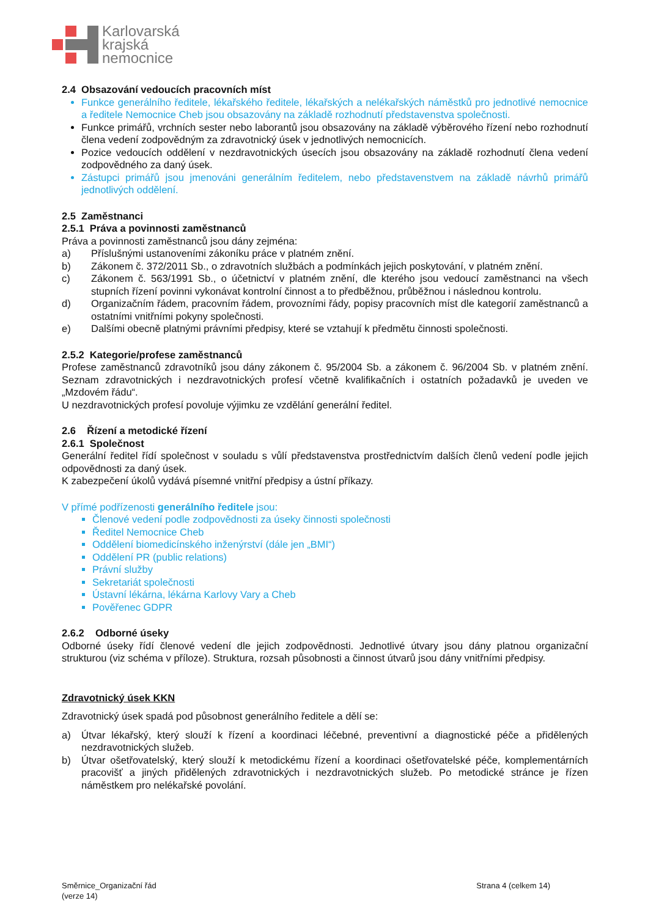Karlovarská
krajská
nemocnice
2.4 Obsazování vedoucích pracovních míst
Funkce generálního ředitele, lékařského ředitele, lékařských a nelékařských náměstků pro jednotlivé nemocnice a ředitele Nemocnice Cheb jsou obsazovány na základě rozhodnutí představenstva společnosti.
Funkce primářů, vrchních sester nebo laborantů jsou obsazovány na základě výběrového řízení nebo rozhodnutí člena vedení zodpovědným za zdravotnický úsek v jednotlivých nemocnicích.
Pozice vedoucích oddělení v nezdravotnických úsecích jsou obsazovány na základě rozhodnutí člena vedení zodpovědného za daný úsek.
Zástupci primářů jsou jmenováni generálním ředitelem, nebo představenstvem na základě návrhů primářů jednotlivých oddělení.
2.5 Zaměstnanci
2.5.1 Práva a povinnosti zaměstnanců
Práva a povinnosti zaměstnanců jsou dány zejména:
a) Příslušnými ustanoveními zákoníku práce v platném znění.
b) Zákonem č. 372/2011 Sb., o zdravotních službách a podmínkách jejich poskytování, v platném znění.
c) Zákonem č. 563/1991 Sb., o účetnictví v platném znění, dle kterého jsou vedoucí zaměstnanci na všech stupních řízení povinni vykonávat kontrolní činnost a to předběžnou, průběžnou i následnou kontrolu.
d) Organizačním řádem, pracovním řádem, provozními řády, popisy pracovních míst dle kategorií zaměstnanců a ostatními vnitřními pokyny společnosti.
e) Dalšími obecně platnými právními předpisy, které se vztahují k předmětu činnosti společnosti.
2.5.2 Kategorie/profese zaměstnanců
Profese zaměstnanců zdravotníků jsou dány zákonem č. 95/2004 Sb. a zákonem č. 96/2004 Sb. v platném znění. Seznam zdravotnických i nezdravotnických profesí včetně kvalifikačních i ostatních požadavků je uveden ve „Mzdovém řádu“.
U nezdravotnických profesí povoluje výjimku ze vzdělání generální ředitel.
2.6 Řízení a metodické řízení
2.6.1 Společnost
Generální ředitel řídí společnost v souladu s vůlí představenstva prostřednictvím dalších členů vedení podle jejich odpovědnosti za daný úsek.
K zabezpečení úkolů vydává písemné vnitřní předpisy a ústní příkazy.
V přímé podřízenosti generálního ředitele jsou:
Členové vedení podle zodpovědnosti za úseky činnosti společnosti
Ředitel Nemocnice Cheb
Oddělení biomedicínského inženýrství (dále jen „BMI“)
Oddělení PR (public relations)
Právní služby
Sekretariát společnosti
Ústavní lékárna, lékárna Karlovy Vary a Cheb
Pověřenec GDPR
2.6.2 Odborné úseky
Odborné úseky řídí členové vedení dle jejich zodpovědnosti. Jednotlivé útvary jsou dány platnou organizační strukturou (viz schéma v příloze). Struktura, rozsah působnosti a činnost útvarů jsou dány vnitřními předpisy.
Zdravotnický úsek KKN
Zdravotnický úsek spadá pod působnost generálního ředitele a dělí se:
a) Útvar lékařský, který slouží k řízení a koordinaci léčebné, preventivní a diagnostické péče a přidělených nezdravotnických služeb.
b) Útvar ošetřovatelský, který slouží k metodickému řízení a koordinaci ošetřovatelské péče, komplementárních pracovišť a jiných přidělených zdravotnických i nezdravotnických služeb. Po metodické stránce je řízen náměstkem pro nelékařské povolání.
Směrnice_Organizační řád
(verze 14)
Strana 4 (celkem 14)